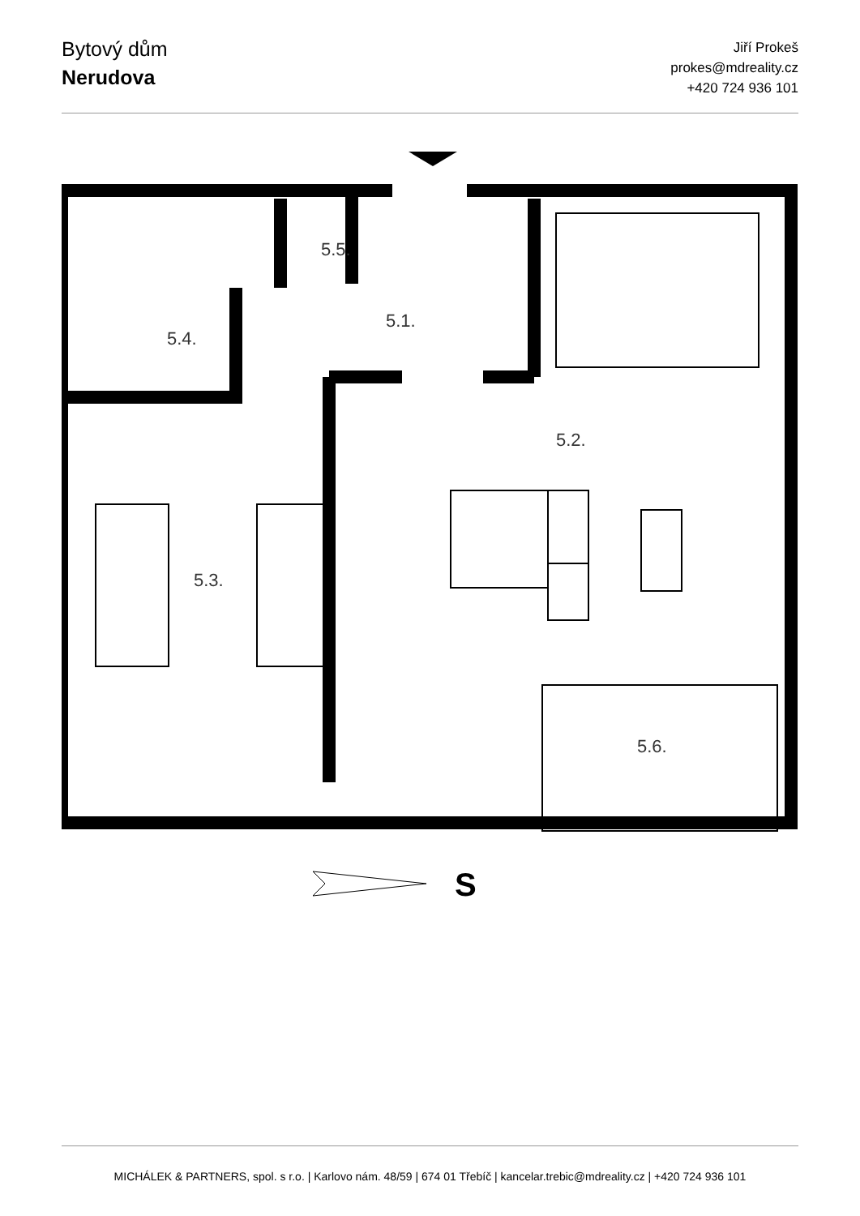Bytový dům
Nerudova
Jiří Prokeš
prokes@mdreality.cz
+420 724 936 101
5.5.
5.1.
5.4.
5.2.
5.3.
5.6.
S
MICHÁLEK & PARTNERS, spol. s r.o. | Karlovo nám. 48/59 | 674 01 Třebíč | kancelar.trebic@mdreality.cz | +420 724 936 101